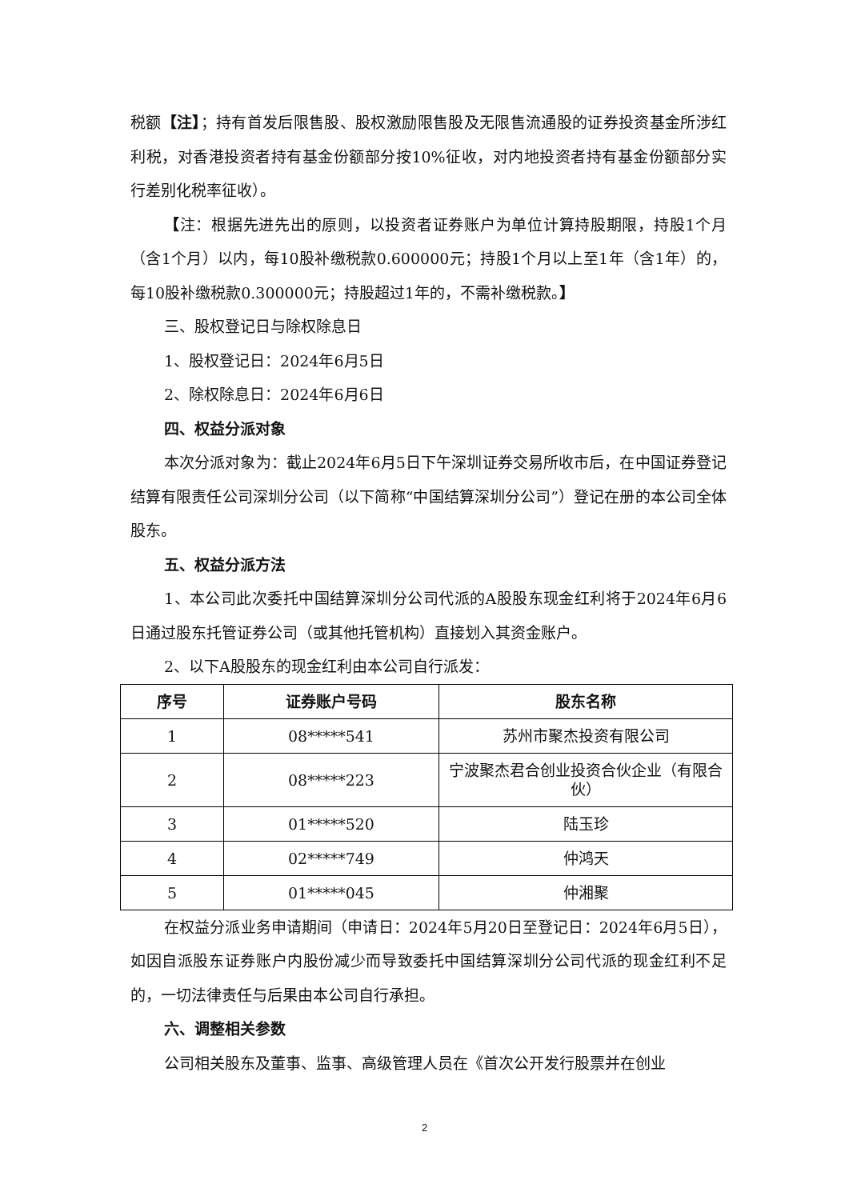税额【注】；持有首发后限售股、股权激励限售股及无限售流通股的证券投资基金所涉红利税，对香港投资者持有基金份额部分按10%征收，对内地投资者持有基金份额部分实行差别化税率征收）。
【注：根据先进先出的原则，以投资者证券账户为单位计算持股期限，持股1个月（含1个月）以内，每10股补缴税款0.600000元；持股1个月以上至1年（含1年）的，每10股补缴税款0.300000元；持股超过1年的，不需补缴税款。】
三、股权登记日与除权除息日
1、股权登记日：2024年6月5日
2、除权除息日：2024年6月6日
四、权益分派对象
本次分派对象为：截止2024年6月5日下午深圳证券交易所收市后，在中国证券登记结算有限责任公司深圳分公司（以下简称“中国结算深圳分公司”）登记在册的本公司全体股东。
五、权益分派方法
1、本公司此次委托中国结算深圳分公司代派的A股股东现金红利将于2024年6月6日通过股东托管证券公司（或其他托管机构）直接划入其资金账户。
2、以下A股股东的现金红利由本公司自行派发：
| 序号 | 证券账户号码 | 股东名称 |
| --- | --- | --- |
| 1 | 08*****541 | 苏州市聚杰投资有限公司 |
| 2 | 08*****223 | 宁波聚杰君合创业投资合伙企业（有限合伙） |
| 3 | 01*****520 | 陆玉珍 |
| 4 | 02*****749 | 仲鸿天 |
| 5 | 01*****045 | 仲湘聚 |
在权益分派业务申请期间（申请日：2024年5月20日至登记日：2024年6月5日），如因自派股东证券账户内股份减少而导致委托中国结算深圳分公司代派的现金红利不足的，一切法律责任与后果由本公司自行承担。
六、调整相关参数
公司相关股东及董事、监事、高级管理人员在《首次公开发行股票并在创业
2